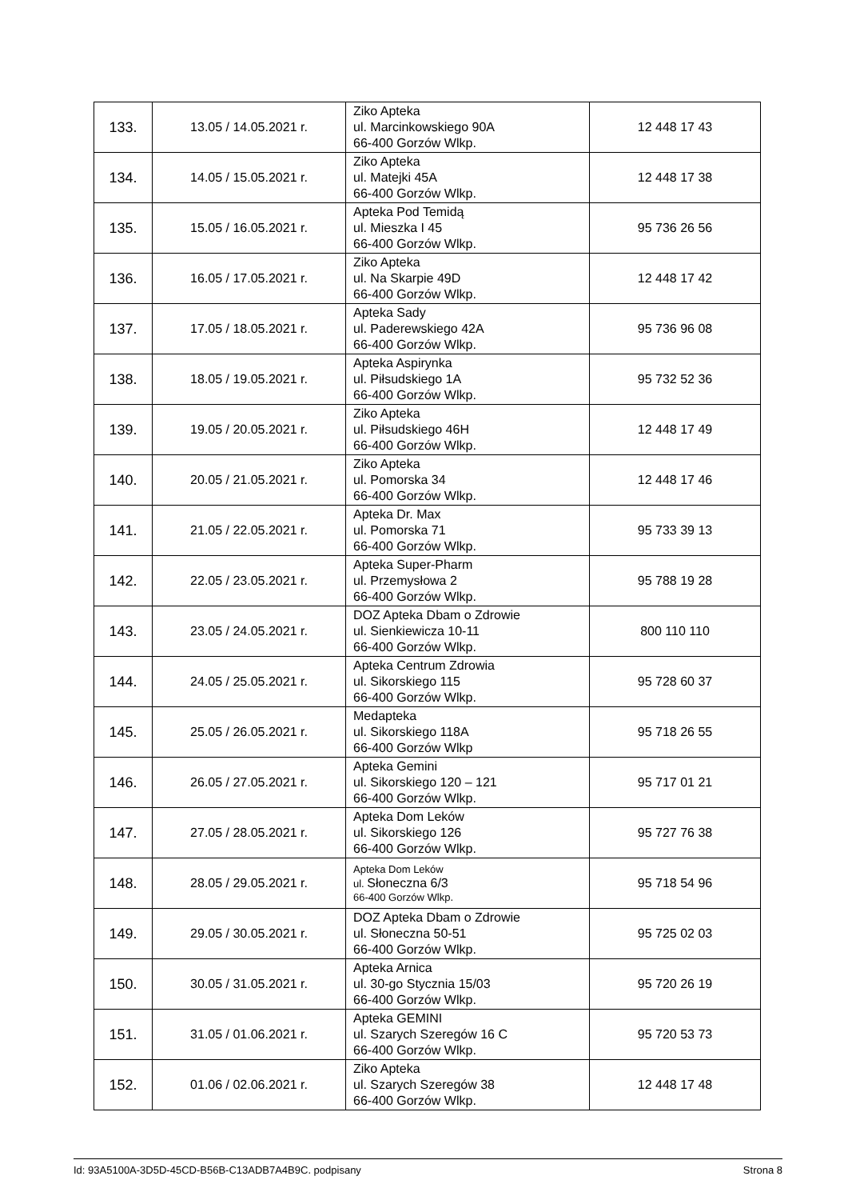| 133. | 13.05 / 14.05.2021 r. | Ziko Apteka ul. Marcinkowskiego 90A 66-400 Gorzów Wlkp. | 12 448 17 43 |
| 134. | 14.05 / 15.05.2021 r. | Ziko Apteka ul. Matejki 45A 66-400 Gorzów Wlkp. | 12 448 17 38 |
| 135. | 15.05 / 16.05.2021 r. | Apteka Pod Temidą ul. Mieszka I 45 66-400 Gorzów Wlkp. | 95 736 26 56 |
| 136. | 16.05 / 17.05.2021 r. | Ziko Apteka ul. Na Skarpie 49D 66-400 Gorzów Wlkp. | 12 448 17 42 |
| 137. | 17.05 / 18.05.2021 r. | Apteka Sady ul. Paderewskiego 42A 66-400 Gorzów Wlkp. | 95 736 96 08 |
| 138. | 18.05 / 19.05.2021 r. | Apteka Aspirynka ul. Piłsudskiego 1A 66-400 Gorzów Wlkp. | 95 732 52 36 |
| 139. | 19.05 / 20.05.2021 r. | Ziko Apteka ul. Piłsudskiego 46H 66-400 Gorzów Wlkp. | 12 448 17 49 |
| 140. | 20.05 / 21.05.2021 r. | Ziko Apteka ul. Pomorska 34 66-400 Gorzów Wlkp. | 12 448 17 46 |
| 141. | 21.05 / 22.05.2021 r. | Apteka Dr. Max ul. Pomorska 71 66-400 Gorzów Wlkp. | 95 733 39 13 |
| 142. | 22.05 / 23.05.2021 r. | Apteka Super-Pharm ul. Przemysłowa 2 66-400 Gorzów Wlkp. | 95 788 19 28 |
| 143. | 23.05 / 24.05.2021 r. | DOZ Apteka Dbam o Zdrowie ul. Sienkiewicza 10-11 66-400 Gorzów Wlkp. | 800 110 110 |
| 144. | 24.05 / 25.05.2021 r. | Apteka Centrum Zdrowia ul. Sikorskiego 115 66-400 Gorzów Wlkp. | 95 728 60 37 |
| 145. | 25.05 / 26.05.2021 r. | Medapteka ul. Sikorskiego 118A 66-400 Gorzów Wlkp | 95 718 26 55 |
| 146. | 26.05 / 27.05.2021 r. | Apteka Gemini ul. Sikorskiego 120 – 121 66-400 Gorzów Wlkp. | 95 717 01 21 |
| 147. | 27.05 / 28.05.2021 r. | Apteka Dom Leków ul. Sikorskiego 126 66-400 Gorzów Wlkp. | 95 727 76 38 |
| 148. | 28.05 / 29.05.2021 r. | Apteka Dom Leków ul. Słoneczna 6/3 66-400 Gorzów Wlkp. | 95 718 54 96 |
| 149. | 29.05 / 30.05.2021 r. | DOZ Apteka Dbam o Zdrowie ul. Słoneczna 50-51 66-400 Gorzów Wlkp. | 95 725 02 03 |
| 150. | 30.05 / 31.05.2021 r. | Apteka Arnica ul. 30-go Stycznia 15/03 66-400 Gorzów Wlkp. | 95 720 26 19 |
| 151. | 31.05 / 01.06.2021 r. | Apteka GEMINI ul. Szarych Szeregów 16 C 66-400 Gorzów Wlkp. | 95 720 53 73 |
| 152. | 01.06 / 02.06.2021 r. | Ziko Apteka ul. Szarych Szeregów 38 66-400 Gorzów Wlkp. | 12 448 17 48 |
Id: 93A5100A-3D5D-45CD-B56B-C13ADB7A4B9C. podpisany Strona 8